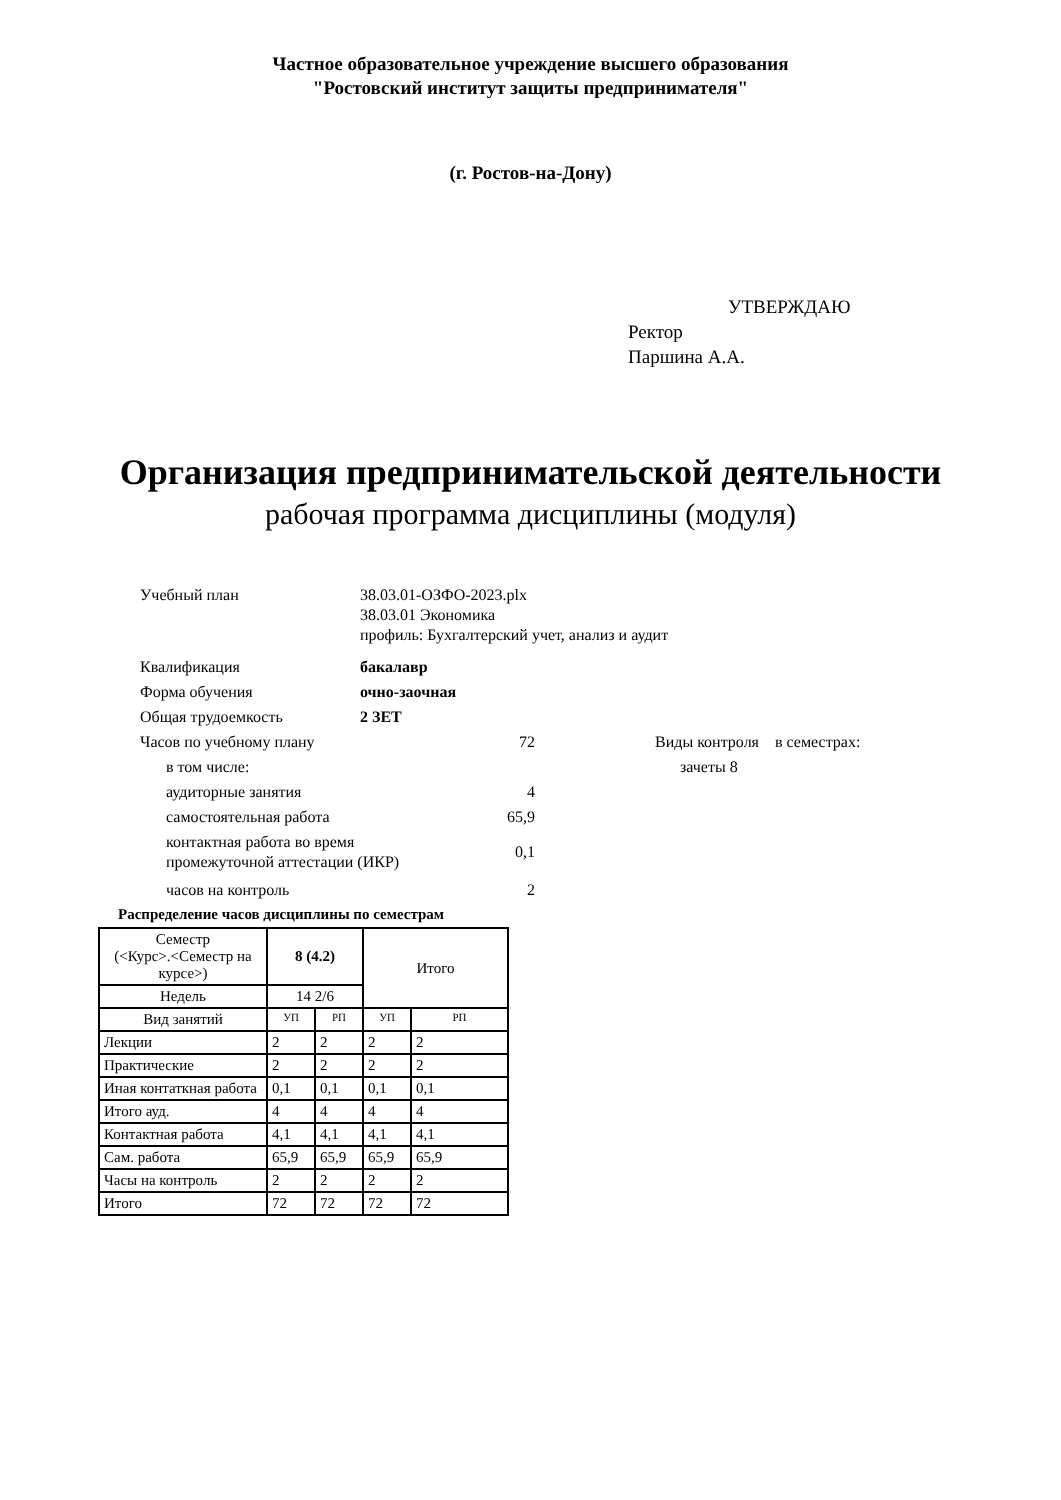Частное образовательное учреждение высшего образования
"Ростовский институт защиты предпринимателя"
(г. Ростов-на-Дону)
УТВЕРЖДАЮ
Ректор
Паршина А.А.
Организация предпринимательской деятельности
рабочая программа дисциплины (модуля)
Учебный план 38.03.01-ОЗФО-2023.plx
38.03.01 Экономика
профиль: Бухгалтерский учет, анализ и аудит
Квалификация бакалавр
Форма обучения очно-заочная
Общая трудоемкость 2 ЗЕТ
Часов по учебному плану 72 Виды контроля в семестрах:
в том числе: зачеты 8
аудиторные занятия 4
самостоятельная работа 65,9
контактная работа во время
промежуточной аттестации (ИКР)
0,1
часов на контроль 2
Распределение часов дисциплины по семестрам
| Семестр (<Курс>.<Семестр на курсе>) | 8 (4.2) | | Итого | |
| Недель | 14 2/6 | | | |
| Вид занятий | УП | РП | УП | РП |
| Лекции | 2 | 2 | 2 | 2 |
| Практические | 2 | 2 | 2 | 2 |
| Иная контаткная работа | 0,1 | 0,1 | 0,1 | 0,1 |
| Итого ауд. | 4 | 4 | 4 | 4 |
| Контактная работа | 4,1 | 4,1 | 4,1 | 4,1 |
| Сам. работа | 65,9 | 65,9 | 65,9 | 65,9 |
| Часы на контроль | 2 | 2 | 2 | 2 |
| Итого | 72 | 72 | 72 | 72 |